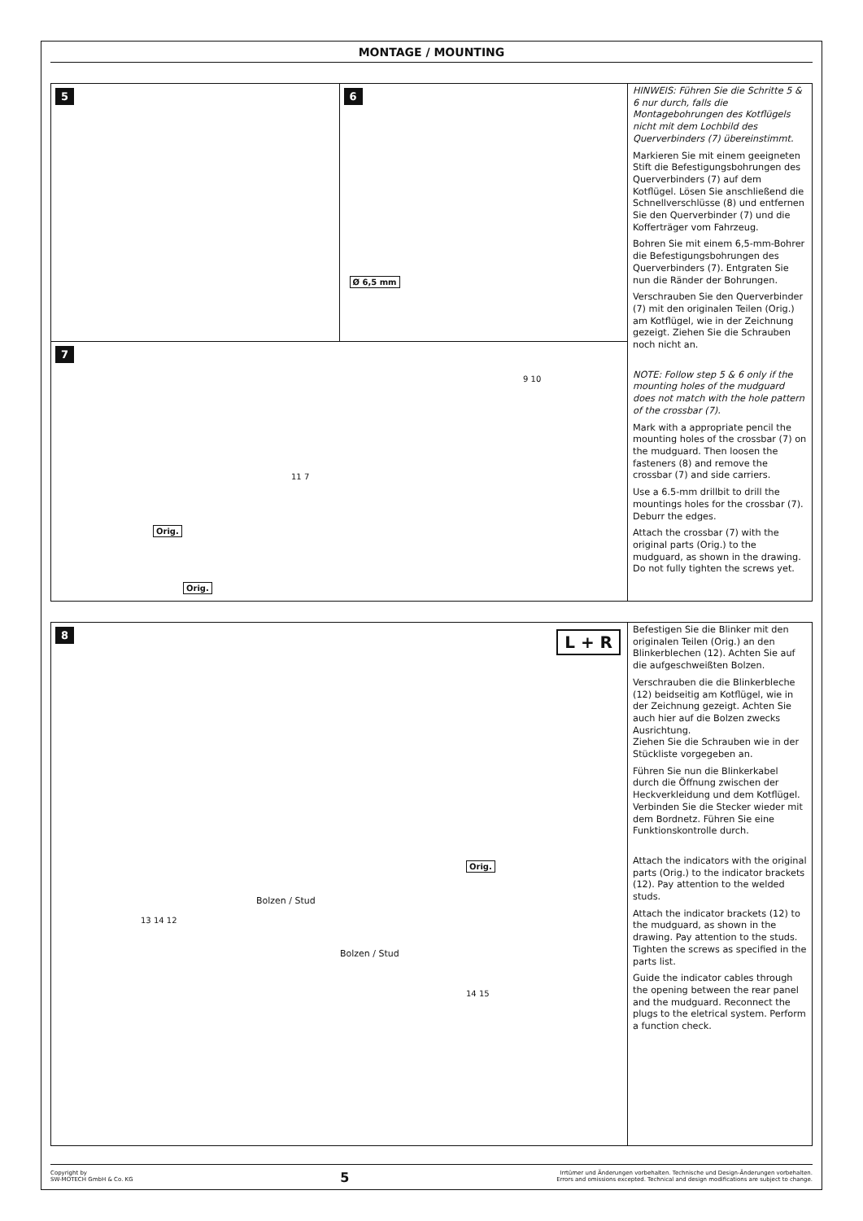MONTAGE / MOUNTING
5 6
Ø 6,5 mm
7
Orig.
Orig.
9 10
11 7
HINWEIS: Führen Sie die Schritte 5 & 6 nur durch, falls die Montagebohrungen des Kotflügels nicht mit dem Lochbild des Querverbinders (7) übereinstimmt.
Markieren Sie mit einem geeigneten Stift die Befestigungsbohrungen des Querverbinders (7) auf dem Kotflügel. Lösen Sie anschließend die Schnellverschlüsse (8) und entfernen Sie den Querverbinder (7) und die Kofferträger vom Fahrzeug.
Bohren Sie mit einem 6,5-mm-Bohrer die Befestigungsbohrungen des Querverbinders (7). Entgraten Sie nun die Ränder der Bohrungen.
Verschrauben Sie den Querverbinder (7) mit den originalen Teilen (Orig.) am Kotflügel, wie in der Zeichnung gezeigt. Ziehen Sie die Schrauben noch nicht an.
NOTE: Follow step 5 & 6 only if the mounting holes of the mudguard does not match with the hole pattern of the crossbar (7).
Mark with a appropriate pencil the mounting holes of the crossbar (7) on the mudguard. Then loosen the fasteners (8) and remove the crossbar (7) and side carriers.
Use a 6.5-mm drillbit to drill the mountings holes for the crossbar (7). Deburr the edges.
Attach the crossbar (7) with the original parts (Orig.) to the mudguard, as shown in the drawing. Do not fully tighten the screws yet.
8
L + R
Orig.
Bolzen / Stud
Bolzen / Stud
13 14 12
14 15
Befestigen Sie die Blinker mit den originalen Teilen (Orig.) an den Blinkerblechen (12). Achten Sie auf die aufgeschweißten Bolzen.
Verschrauben die die Blinkerbleche (12) beidseitig am Kotflügel, wie in der Zeichnung gezeigt. Achten Sie auch hier auf die Bolzen zwecks Ausrichtung.
Ziehen Sie die Schrauben wie in der Stückliste vorgegeben an.
Führen Sie nun die Blinkerkabel durch die Öffnung zwischen der Heckverkleidung und dem Kotflügel. Verbinden Sie die Stecker wieder mit dem Bordnetz. Führen Sie eine Funktionskontrolle durch.
Attach the indicators with the original parts (Orig.) to the indicator brackets (12). Pay attention to the welded studs.
Attach the indicator brackets (12) to the mudguard, as shown in the drawing. Pay attention to the studs. Tighten the screws as specified in the parts list.
Guide the indicator cables through the opening between the rear panel and the mudguard. Reconnect the plugs to the eletrical system. Perform a function check.
Copyright by
SW-MOTECH GmbH & Co. KG
5
Irrtümer und Änderungen vorbehalten. Technische und Design-Änderungen vorbehalten.
Errors and omissions excepted. Technical and design modifications are subject to change.